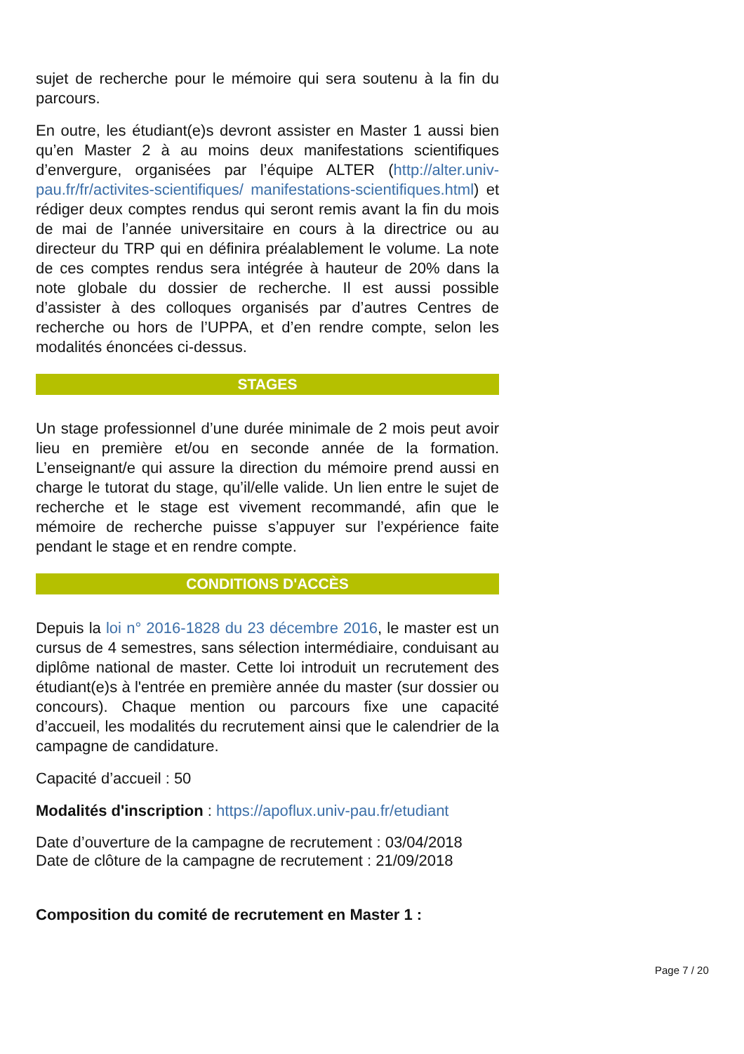sujet de recherche pour le mémoire qui sera soutenu à la fin du parcours.
En outre, les étudiant(e)s devront assister en Master 1 aussi bien qu’en Master 2 à au moins deux manifestations scientifiques d’envergure, organisées par l’équipe ALTER (http://alter.univ-pau.fr/fr/activites-scientifiques/ manifestations-scientifiques.html) et rédiger deux comptes rendus qui seront remis avant la fin du mois de mai de l’année universitaire en cours à la directrice ou au directeur du TRP qui en définira préalablement le volume. La note de ces comptes rendus sera intégrée à hauteur de 20% dans la note globale du dossier de recherche. Il est aussi possible d’assister à des colloques organisés par d’autres Centres de recherche ou hors de l’UPPA, et d’en rendre compte, selon les modalités énoncées ci-dessus.
STAGES
Un stage professionnel d’une durée minimale de 2 mois peut avoir lieu en première et/ou en seconde année de la formation. L’enseignant/e qui assure la direction du mémoire prend aussi en charge le tutorat du stage, qu’il/elle valide. Un lien entre le sujet de recherche et le stage est vivement recommandé, afin que le mémoire de recherche puisse s’appuyer sur l’expérience faite pendant le stage et en rendre compte.
CONDITIONS D'ACCÈS
Depuis la loi n° 2016-1828 du 23 décembre 2016, le master est un cursus de 4 semestres, sans sélection intermédiaire, conduisant au diplôme national de master. Cette loi introduit un recrutement des étudiant(e)s à l'entrée en première année du master (sur dossier ou concours). Chaque mention ou parcours fixe une capacité d’accueil, les modalités du recrutement ainsi que le calendrier de la campagne de candidature.
Capacité d’accueil : 50
Modalités d'inscription : https://apoflux.univ-pau.fr/etudiant
Date d’ouverture de la campagne de recrutement : 03/04/2018
Date de clôture de la campagne de recrutement : 21/09/2018
Composition du comité de recrutement en Master 1 :
Page 7 / 20